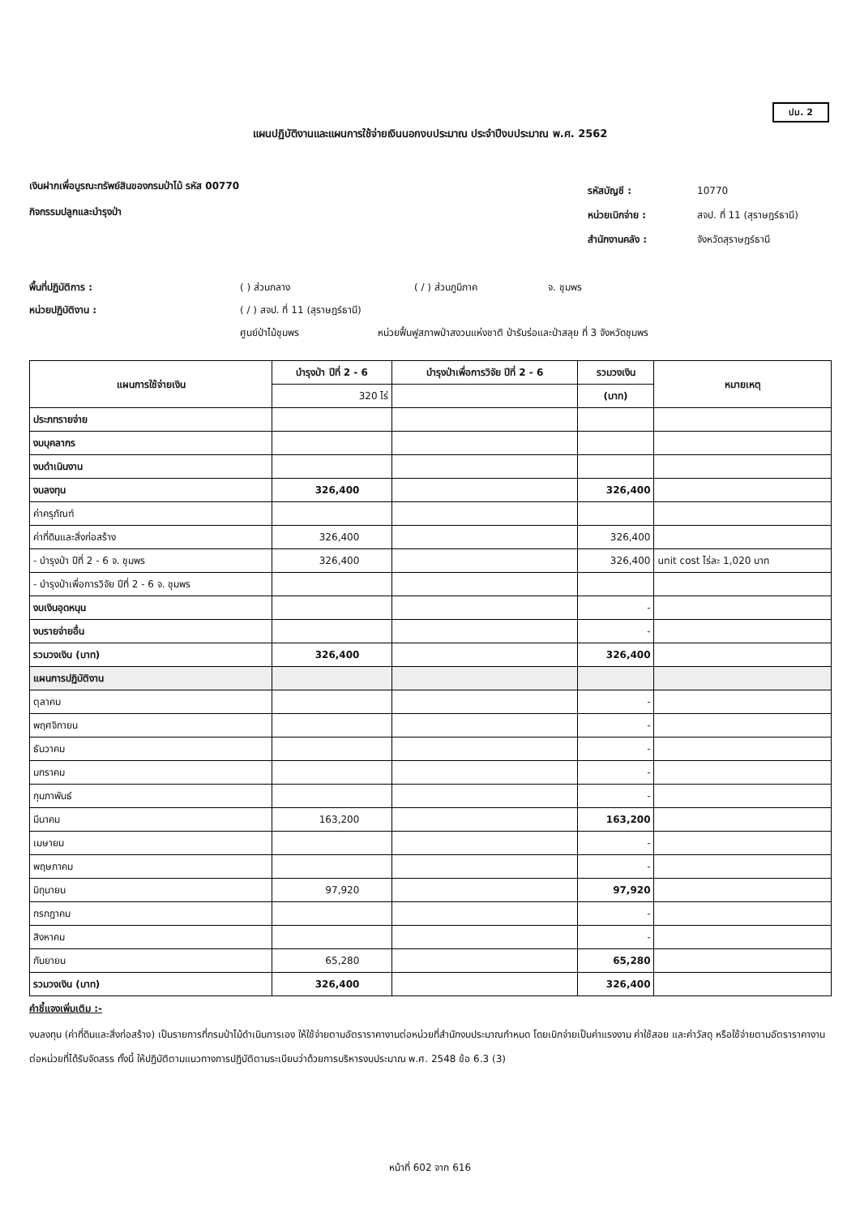ปม. 2
แผนปฏิบัติงานและแผนการใช้จ่ายเงินนอกงบประมาณ ประจำปีงบประมาณ พ.ศ. 2562
เงินฝากเพื่อบูรณะทรัพย์สินของกรมป่าไม้ รหัส 00770
กิจกรรมปลูกและบำรุงป่า
รหัสบัญชี : 10770
หน่วยเบิกจ่าย : สจป. ที่ 11 (สุราษฎร์ธานี)
สำนักงานคลัง : จังหวัดสุราษฎร์ธานี
พื้นที่ปฏิบัติการ : ( ) ส่วนกลาง ( / ) ส่วนภูมิภาค จ. ชุมพร
หน่วยปฏิบัติงาน : ( / ) สจป. ที่ 11 (สุราษฎร์ธานี)
ศูนย์ป่าไม้ชุมพร หน่วยฟื้นฟูสภาพป่าสงวนแห่งชาติ ป่ารับร่อและป่าสลุย ที่ 3 จังหวัดชุมพร
| แผนการใช้จ่ายเงิน | บำรุงป่า ปีที่ 2 - 6 | บำรุงป่าเพื่อการวิจัย ปีที่ 2 - 6 | รวมวงเงิน | หมายเหตุ |
| --- | --- | --- | --- | --- |
| | 320 ไร่ | | (บาท) | |
| ประภทรายจ่าย | | | | |
| งบบุคลากร | | | | |
| งบดำเนินงาน | | | | |
| งบลงทุน | 326,400 | | 326,400 | |
| ค่าครุภัณฑ์ | | | | |
| ค่าที่ดินและสิ่งก่อสร้าง | 326,400 | | 326,400 | |
| - บำรุงป่า ปีที่ 2 - 6 จ. ชุมพร | 326,400 | | 326,400 | unit cost ไร่ละ 1,020 บาท |
| - บำรุงป่าเพื่อการวิจัย ปีที่ 2 - 6 จ. ชุมพร | | | | |
| งบเงินอุดหนุน | | | - | |
| งบรายจ่ายอื่น | | | - | |
| รวมวงเงิน (บาท) | 326,400 | | 326,400 | |
| แผนการปฏิบัติงาน | | | | |
| ตุลาคม | | | - | |
| พฤศจิกายน | | | - | |
| ธันวาคม | | | - | |
| มกราคม | | | - | |
| กุมภาพันธ์ | | | - | |
| มีนาคม | 163,200 | | 163,200 | |
| เมษายน | | | - | |
| พฤษภาคม | | | - | |
| มิถุนายน | 97,920 | | 97,920 | |
| กรกฎาคม | | | - | |
| สิงหาคม | | | - | |
| กันยายน | 65,280 | | 65,280 | |
| รวมวงเงิน (บาท) | 326,400 | | 326,400 | |
คำชี้แจงเพิ่มเติม :-
งบลงทุน (ค่าที่ดินและสิ่งก่อสร้าง) เป็นรายการที่กรมป่าไม้ดำเนินการเอง ให้ใช้จ่ายตามอัตราราคางานต่อหน่วยที่สำนักงบประมาณกำหนด โดยเบิกจ่ายเป็นค่าแรงงาน ค่าใช้สอย และค่าวัสดุ หรือใช้จ่ายตามอัตราราคางานต่อหน่วยที่ได้รับจัดสรร ทั้งนี้ ให้ปฏิบัติตามแนวทางการปฏิบัติตามระเบียบว่าด้วยการบริหารงบประมาณ พ.ศ. 2548 ข้อ 6.3 (3)
หน้าที่ 602 จาก 616